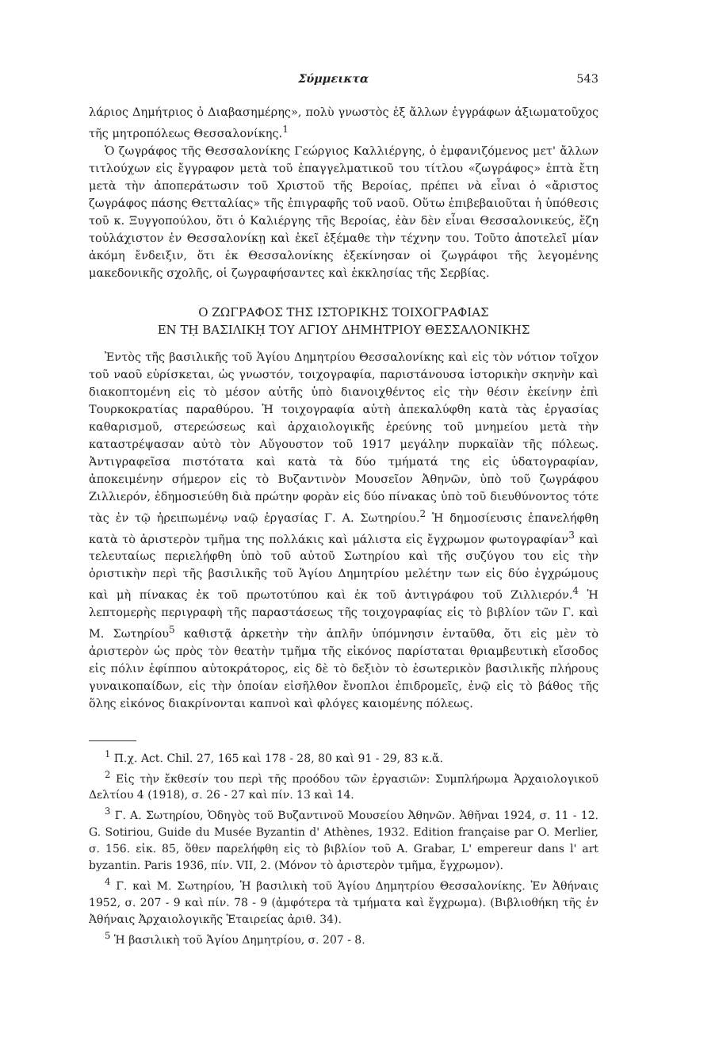Σύμμεικτα 543
λάριος Δημήτριος ὁ Διαβασημέρης», πολὺ γνωστὸς ἐξ ἄλλων ἐγγράφων ἀξιωματοῦχος τῆς μητροπόλεως Θεσσαλονίκης.<sup>1</sup>
Ὁ ζωγράφος τῆς Θεσσαλονίκης Γεώργιος Καλλιέργης, ὁ ἐμφανιζόμενος μετ' ἄλλων τιτλούχων εἰς ἔγγραφον μετὰ τοῦ ἐπαγγελματικοῦ του τίτλου «ζωγράφος» ἑπτὰ ἔτη μετὰ τὴν ἀποπεράτωσιν τοῦ Χριστοῦ τῆς Βεροίας, πρέπει νὰ εἶναι ὁ «ἄριστος ζωγράφος πάσης Θετταλίας» τῆς ἐπιγραφῆς τοῦ ναοῦ. Οὕτω ἐπιβεβαιοῦται ἡ ὑπόθεσις τοῦ κ. Ξυγγοπούλου, ὅτι ὁ Καλιέργης τῆς Βεροίας, ἐὰν δὲν εἶναι Θεσσαλονικεύς, ἔζη τοὐλάχιστον ἐν Θεσσαλονίκῃ καὶ ἐκεῖ ἐξέμαθε τὴν τέχνην του. Τοῦτο ἀποτελεῖ μίαν ἀκόμη ἔνδειξιν, ὅτι ἐκ Θεσσαλονίκης ἐξεκίνησαν οἱ ζωγράφοι τῆς λεγομένης μακεδονικῆς σχολῆς, οἱ ζωγραφήσαντες καὶ ἐκκλησίας τῆς Σερβίας.
Ο ΖΩΓΡΑΦΟΣ ΤΗΣ ΙΣΤΟΡΙΚΗΣ ΤΟΙΧΟΓΡΑΦΙΑΣ
ΕΝ Τῌ ΒΑΣΙΛΙΚῌ ΤΟΥ ΑΓΙΟΥ ΔΗΜΗΤΡΙΟΥ ΘΕΣΣΑΛΟΝΙΚΗΣ
Ἐντὸς τῆς βασιλικῆς τοῦ Ἁγίου Δημητρίου Θεσσαλονίκης καὶ εἰς τὸν νότιον τοῖχον τοῦ ναοῦ εὑρίσκεται, ὡς γνωστόν, τοιχογραφία, παριστάνουσα ἱστορικὴν σκηνὴν καὶ διακοπτομένη εἰς τὸ μέσον αὐτῆς ὑπὸ διανοιχθέντος εἰς τὴν θέσιν ἐκείνην ἐπὶ Τουρκοκρατίας παραθύρου. Ἡ τοιχογραφία αὐτὴ ἀπεκαλύφθη κατὰ τὰς ἐργασίας καθαρισμοῦ, στερεώσεως καὶ ἀρχαιολογικῆς ἐρεύνης τοῦ μνημείου μετὰ τὴν καταστρέψασαν αὐτὸ τὸν Αὔγουστον τοῦ 1917 μεγάλην πυρκαϊὰν τῆς πόλεως. Ἀντιγραφεῖσα πιστότατα καὶ κατὰ τὰ δύο τμήματά της εἰς ὑδατογραφίαν, ἀποκειμένην σήμερον εἰς τὸ Βυζαντινὸν Μουσεῖον Ἀθηνῶν, ὑπὸ τοῦ ζωγράφου Ζιλλιερόν, ἐδημοσιεύθη διὰ πρώτην φορὰν εἰς δύο πίνακας ὑπὸ τοῦ διευθύνοντος τότε τὰς ἐν τῷ ἠρειπωμένῳ ναῷ ἐργασίας Γ. Α. Σωτηρίου.<sup>2</sup> Ἡ δημοσίευσις ἐπανελήφθη κατὰ τὸ ἀριστερὸν τμῆμα της πολλάκις καὶ μάλιστα εἰς ἔγχρωμον φωτογραφίαν<sup>3</sup> καὶ τελευταίως περιελήφθη ὑπὸ τοῦ αὐτοῦ Σωτηρίου καὶ τῆς συζύγου του εἰς τὴν ὁριστικὴν περὶ τῆς βασιλικῆς τοῦ Ἁγίου Δημητρίου μελέτην των εἰς δύο ἐγχρώμους καὶ μὴ πίνακας ἐκ τοῦ πρωτοτύπου καὶ ἐκ τοῦ ἀντιγράφου τοῦ Ζιλλιερόν.<sup>4</sup> Ἡ λεπτομερὴς περιγραφὴ τῆς παραστάσεως τῆς τοιχογραφίας εἰς τὸ βιβλίον τῶν Γ. καὶ Μ. Σωτηρίου<sup>5</sup> καθιστᾷ ἀρκετὴν τὴν ἁπλῆν ὑπόμνησιν ἐνταῦθα, ὅτι εἰς μὲν τὸ ἀριστερὸν ὡς πρὸς τὸν θεατὴν τμῆμα τῆς εἰκόνος παρίσταται θριαμβευτικὴ εἴσοδος εἰς πόλιν ἐφίππου αὐτοκράτορος, εἰς δὲ τὸ δεξιὸν τὸ ἐσωτερικὸν βασιλικῆς πλήρους γυναικοπαίδων, εἰς τὴν ὁποίαν εἰσῆλθον ἔνοπλοι ἐπιδρομεῖς, ἐνῷ εἰς τὸ βάθος τῆς ὅλης εἰκόνος διακρίνονται καπνοὶ καὶ φλόγες καιομένης πόλεως.
<sup>1</sup> Π.χ. Act. Chil. 27, 165 καὶ 178 - 28, 80 καὶ 91 - 29, 83 κ.ἄ.
<sup>2</sup> Εἰς τὴν ἔκθεσίν του περὶ τῆς προόδου τῶν ἐργασιῶν: Συμπλήρωμα Ἀρχαιολογικοῦ Δελτίου 4 (1918), σ. 26 - 27 καὶ πίν. 13 καὶ 14.
<sup>3</sup> Γ. Α. Σωτηρίου, Ὁδηγὸς τοῦ Βυζαντινοῦ Μουσείου Ἀθηνῶν. Ἀθῆναι 1924, σ. 11 - 12. G. Sotiriou, Guide du Musée Byzantin d' Athènes, 1932. Edition française par O. Merlier, σ. 156. εἰκ. 85, ὅθεν παρελήφθη εἰς τὸ βιβλίον τοῦ A. Grabar, L' empereur dans l' art byzantin. Paris 1936, πίν. VII, 2. (Μόνον τὸ ἀριστερὸν τμῆμα, ἔγχρωμον).
<sup>4</sup> Γ. καὶ Μ. Σωτηρίου, Ἡ βασιλικὴ τοῦ Ἁγίου Δημητρίου Θεσσαλονίκης. Ἐν Ἀθήναις 1952, σ. 207 - 9 καὶ πίν. 78 - 9 (ἀμφότερα τὰ τμήματα καὶ ἔγχρωμα). (Βιβλιοθήκη τῆς ἐν Ἀθήναις Ἀρχαιολογικῆς Ἑταιρείας ἀριθ. 34).
<sup>5</sup> Ἡ βασιλικὴ τοῦ Ἁγίου Δημητρίου, σ. 207 - 8.